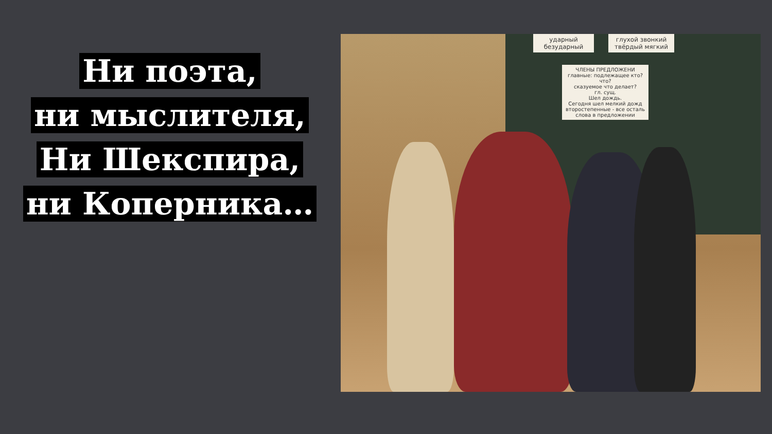Ни поэта,
ни мыслителя,
Ни Шекспира,
ни Коперника…
ударный
безударный
глухой звонкий
твёрдый мягкий
ЧЛЕНЫ ПРЕДЛОЖЕНИ
главные: подлежащее кто? что?
сказуемое что делает?
гл. сущ.
Шел дождь.
Сегодня шел мелкий дожд
второстепенные - все осталь слова в предложении